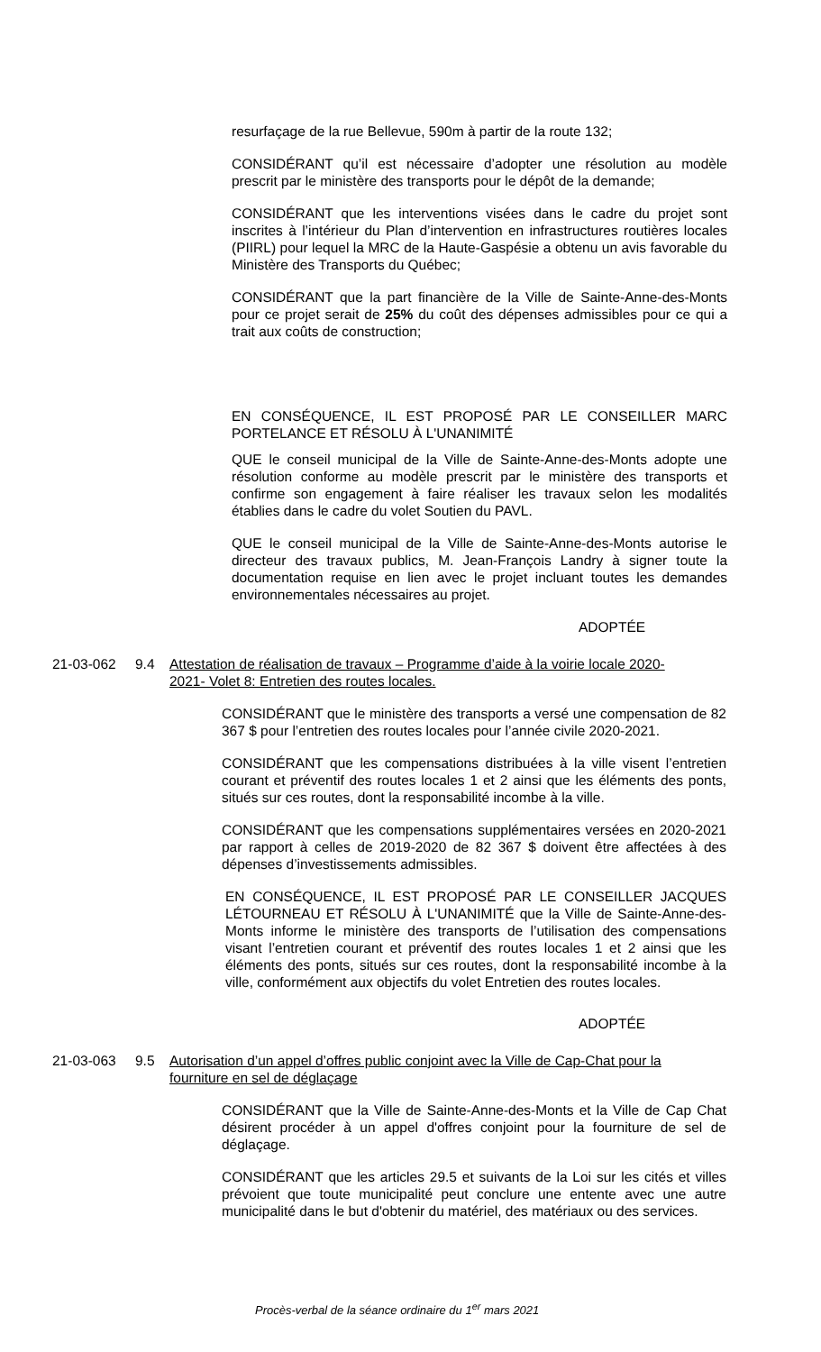resurfaçage de la rue Bellevue, 590m à partir de la route 132;
CONSIDÉRANT qu’il est nécessaire d’adopter une résolution au modèle prescrit par le ministère des transports pour le dépôt de la demande;
CONSIDÉRANT que les interventions visées dans le cadre du projet sont inscrites à l’intérieur du Plan d’intervention en infrastructures routières locales (PIIRL) pour lequel la MRC de la Haute-Gaspésie a obtenu un avis favorable du Ministère des Transports du Québec;
CONSIDÉRANT que la part financière de la Ville de Sainte-Anne-des-Monts pour ce projet serait de 25% du coût des dépenses admissibles pour ce qui a trait aux coûts de construction;
EN CONSÉQUENCE, IL EST PROPOSÉ PAR LE CONSEILLER MARC PORTELANCE ET RÉSOLU À L'UNANIMITÉ
QUE le conseil municipal de la Ville de Sainte-Anne-des-Monts adopte une résolution conforme au modèle prescrit par le ministère des transports et confirme son engagement à faire réaliser les travaux selon les modalités établies dans le cadre du volet Soutien du PAVL.
QUE le conseil municipal de la Ville de Sainte-Anne-des-Monts autorise le directeur des travaux publics, M. Jean-François Landry à signer toute la documentation requise en lien avec le projet incluant toutes les demandes environnementales nécessaires au projet.
ADOPTÉE
21-03-062 9.4 Attestation de réalisation de travaux – Programme d’aide à la voirie locale 2020-2021- Volet 8: Entretien des routes locales.
CONSIDÉRANT que le ministère des transports a versé une compensation de 82 367 $ pour l’entretien des routes locales pour l’année civile 2020-2021.
CONSIDÉRANT que les compensations distribuées à la ville visent l’entretien courant et préventif des routes locales 1 et 2 ainsi que les éléments des ponts, situés sur ces routes, dont la responsabilité incombe à la ville.
CONSIDÉRANT que les compensations supplémentaires versées en 2020-2021 par rapport à celles de 2019-2020 de 82 367 $ doivent être affectées à des dépenses d’investissements admissibles.
EN CONSÉQUENCE, IL EST PROPOSÉ PAR LE CONSEILLER JACQUES LÉTOURNEAU ET RÉSOLU À L'UNANIMITÉ que la Ville de Sainte-Anne-des-Monts informe le ministère des transports de l’utilisation des compensations visant l’entretien courant et préventif des routes locales 1 et 2 ainsi que les éléments des ponts, situés sur ces routes, dont la responsabilité incombe à la ville, conformément aux objectifs du volet Entretien des routes locales.
ADOPTÉE
21-03-063 9.5 Autorisation d’un appel d’offres public conjoint avec la Ville de Cap-Chat pour la fourniture en sel de déglaçage
CONSIDÉRANT que la Ville de Sainte-Anne-des-Monts et la Ville de Cap Chat désirent procéder à un appel d'offres conjoint pour la fourniture de sel de déglaçage.
CONSIDÉRANT que les articles 29.5 et suivants de la Loi sur les cités et villes prévoient que toute municipalité peut conclure une entente avec une autre municipalité dans le but d'obtenir du matériel, des matériaux ou des services.
Procès-verbal de la séance ordinaire du 1<sup>er</sup> mars 2021